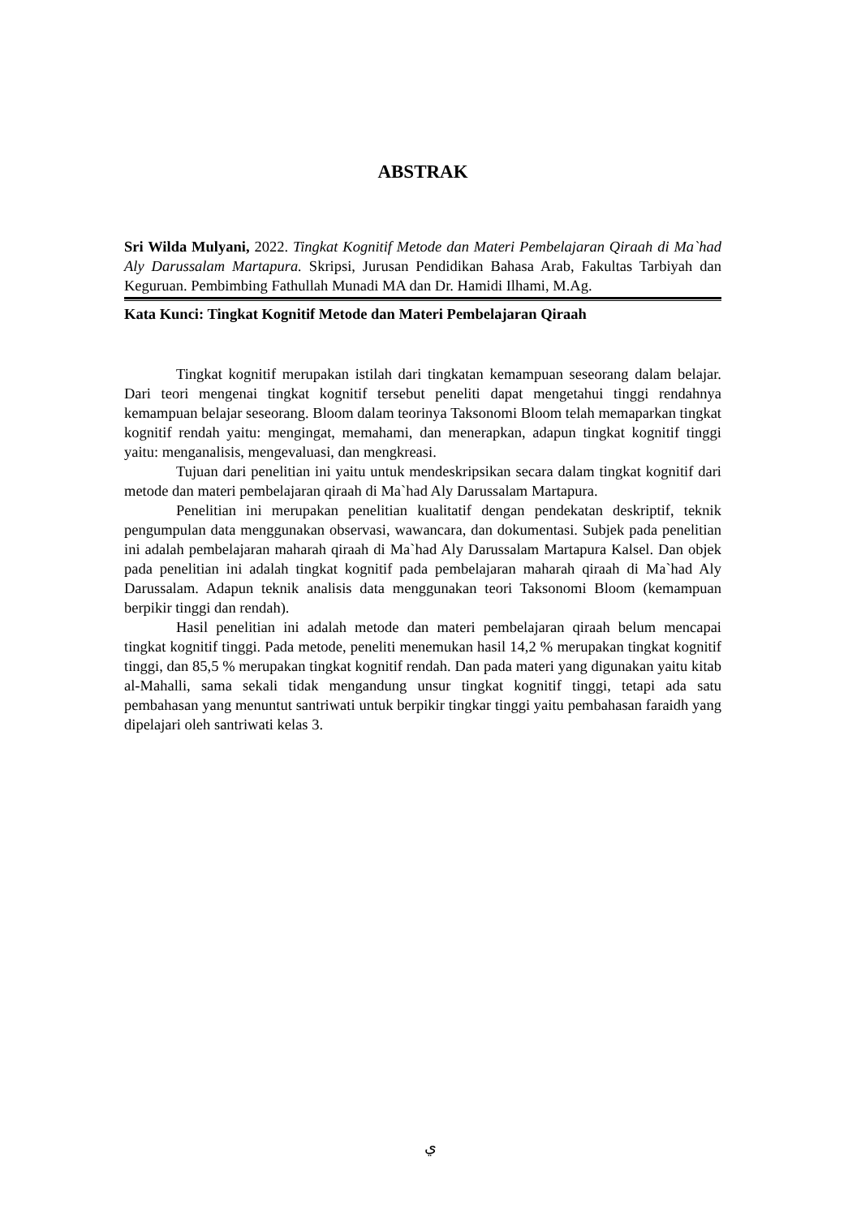ABSTRAK
Sri Wilda Mulyani, 2022. Tingkat Kognitif Metode dan Materi Pembelajaran Qiraah di Ma`had Aly Darussalam Martapura. Skripsi, Jurusan Pendidikan Bahasa Arab, Fakultas Tarbiyah dan Keguruan. Pembimbing Fathullah Munadi MA dan Dr. Hamidi Ilhami, M.Ag.
Kata Kunci: Tingkat Kognitif Metode dan Materi Pembelajaran Qiraah
Tingkat kognitif merupakan istilah dari tingkatan kemampuan seseorang dalam belajar. Dari teori mengenai tingkat kognitif tersebut peneliti dapat mengetahui tinggi rendahnya kemampuan belajar seseorang. Bloom dalam teorinya Taksonomi Bloom telah memaparkan tingkat kognitif rendah yaitu: mengingat, memahami, dan menerapkan, adapun tingkat kognitif tinggi yaitu: menganalisis, mengevaluasi, dan mengkreasi.
Tujuan dari penelitian ini yaitu untuk mendeskripsikan secara dalam tingkat kognitif dari metode dan materi pembelajaran qiraah di Ma`had Aly Darussalam Martapura.
Penelitian ini merupakan penelitian kualitatif dengan pendekatan deskriptif, teknik pengumpulan data menggunakan observasi, wawancara, dan dokumentasi. Subjek pada penelitian ini adalah pembelajaran maharah qiraah di Ma`had Aly Darussalam Martapura Kalsel. Dan objek pada penelitian ini adalah tingkat kognitif pada pembelajaran maharah qiraah di Ma`had Aly Darussalam. Adapun teknik analisis data menggunakan teori Taksonomi Bloom (kemampuan berpikir tinggi dan rendah).
Hasil penelitian ini adalah metode dan materi pembelajaran qiraah belum mencapai tingkat kognitif tinggi. Pada metode, peneliti menemukan hasil 14,2 % merupakan tingkat kognitif tinggi, dan 85,5 % merupakan tingkat kognitif rendah. Dan pada materi yang digunakan yaitu kitab al-Mahalli, sama sekali tidak mengandung unsur tingkat kognitif tinggi, tetapi ada satu pembahasan yang menuntut santriwati untuk berpikir tingkar tinggi yaitu pembahasan faraidh yang dipelajari oleh santriwati kelas 3.
ي